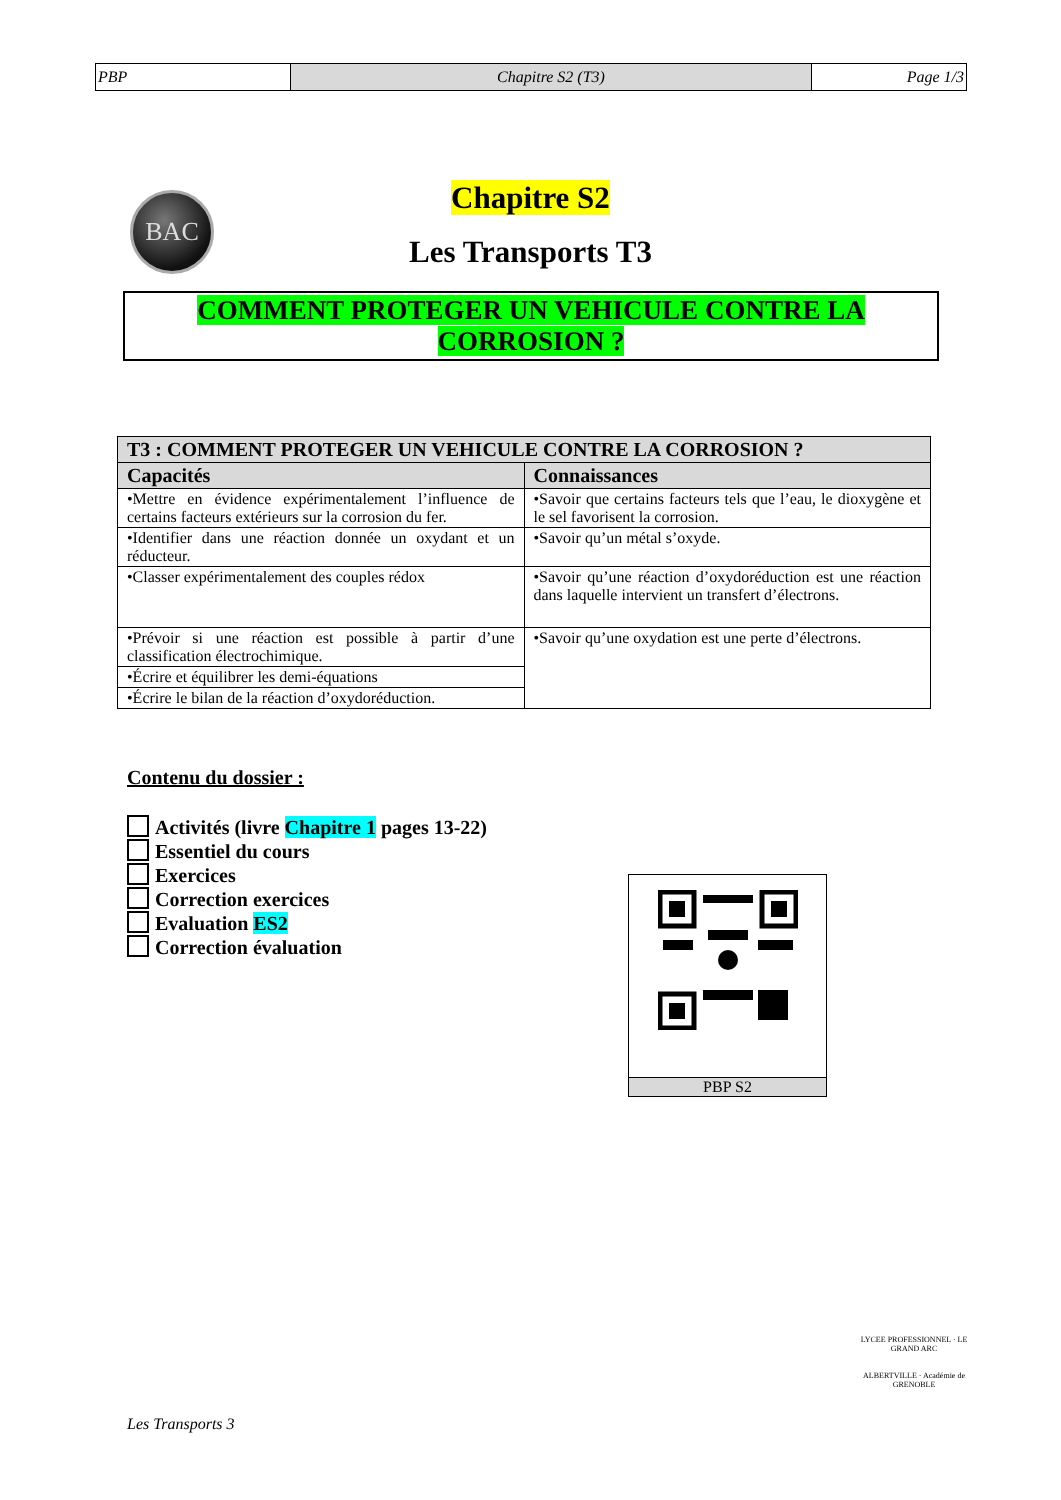| PBP | Chapitre S2 (T3) | Page 1/3 |
BAC
Chapitre S2
Les Transports T3
COMMENT PROTEGER UN VEHICULE CONTRE LA
CORROSION ?
| T3 : COMMENT PROTEGER UN VEHICULE CONTRE LA CORROSION ? | |
| --- | --- |
| Capacités | Connaissances |
| •Mettre en évidence expérimentalement l’influence de certains facteurs extérieurs sur la corrosion du fer. | •Savoir que certains facteurs tels que l’eau, le dioxygène et le sel favorisent la corrosion. |
| •Identifier dans une réaction donnée un oxydant et un réducteur. | •Savoir qu’un métal s’oxyde. |
| •Classer expérimentalement des couples rédox | •Savoir qu’une réaction d’oxydoréduction est une réaction dans laquelle intervient un transfert d’électrons. |
| •Prévoir si une réaction est possible à partir d’une classification électrochimique. | •Savoir qu’une oxydation est une perte d’électrons. |
| •Écrire et équilibrer les demi-équations | |
| •Écrire le bilan de la réaction d’oxydoréduction. | |
Contenu du dossier :
Activités (livre Chapitre 1 pages 13-22)
Essentiel du cours
Exercices
Correction exercices
Evaluation ES2
Correction évaluation
PBP S2
Les Transports 3
LYCEE PROFESSIONNEL · LE GRAND ARC
ALBERTVILLE · Académie de GRENOBLE